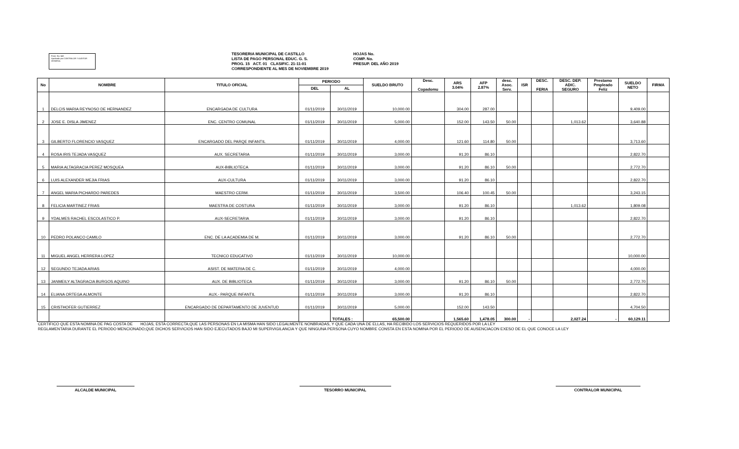Form. No. 543
Aprobado por CONTRALOR Y AUDITOR GENERAL
TESORERIA MUNICIPAL DE CASTILLO
LISTA DE PAGO PERSONAL EDUC. G. S.
PROG. 15 ACT. 01 CLASIFIC. 21-11-01
CORRESPONDIENTE AL MES DE NOVIEMBRE 2019
HOJAS No.
COMP. No.
PRESUP. DEL AÑO 2019
| No | NOMBRE | TITULO OFICIAL | PERIODO | | SUELDO BRUTO | Desc. Copadomu | ARS 3.04% | AFP 2.87% | desc. Asoc. Serv. | ISR | DESC. FERIA | DESC. DEP. ADIC. SEGURO | Prestamo Pmpleado Feliz | SUELDO NETO | FIRMA |
| --- | --- | --- | --- | --- | --- | --- | --- | --- | --- | --- | --- | --- | --- | --- | --- |
| | | | DEL | AL | | | | | | | | | | | |
| 1 | DELCIS MARIA REYNOSO DE HERNANDEZ | ENCARGADA DE CULTURA | 01/11/2019 | 30/11/2019 | 10,000.00 | | 304.00 | 287.00 | | | | | | 9,409.00 | |
| 2 | JOSE E. DISLA JIMENEZ | ENC. CENTRO COMUNAL | 01/11/2019 | 30/11/2019 | 5,000.00 | | 152.00 | 143.50 | 50.00 | | | 1,013.62 | | 3,640.88 | |
| 3 | GILBERTO FLORENCIO VASQUEZ | ENCARGADO DEL PARQE INFANTIL | 01/11/2019 | 30/11/2019 | 4,000.00 | | 121.60 | 114.80 | 50.00 | | | | | 3,713.60 | |
| 4 | ROSA IRIS TEJADA VASQUEZ | AUX. SECRETARIA | 01/11/2019 | 30/11/2019 | 3,000.00 | | 91.20 | 86.10 | | | | | | 2,822.70 | |
| 5 | MARIA ALTAGRACIA PEREZ MOSQUEA | AUX-BIBLIOTECA | 01/11/2019 | 30/11/2019 | 3,000.00 | | 91.20 | 86.10 | 50.00 | | | | | 2,772.70 | |
| 6 | LUIS ALEXANDER MEJIA FRIAS | AUX-CULTURA | 01/11/2019 | 30/11/2019 | 3,000.00 | | 91.20 | 86.10 | | | | | | 2,822.70 | |
| 7 | ANGEL MARIA PICHARDO PAREDES | MAESTRO CERM. | 01/11/2019 | 30/11/2019 | 3,500.00 | | 106.40 | 100.45 | 50.00 | | | | | 3,243.15 | |
| 8 | FELICIA MARTINEZ FRIAS | MAESTRA DE COSTURA | 01/11/2019 | 30/11/2019 | 3,000.00 | | 91.20 | 86.10 | | | | 1,013.62 | | 1,809.08 | |
| 9 | YDALMES RACHEL ESCOLASTICO P. | AUX-SECRETARIA | 01/11/2019 | 30/11/2019 | 3,000.00 | | 91.20 | 86.10 | | | | | | 2,822.70 | |
| 10 | PEDRO POLANCO CAMILO | ENC. DE LA ACADEMIA DE M. | 01/11/2019 | 30/11/2019 | 3,000.00 | | 91.20 | 86.10 | 50.00 | | | | | 2,772.70 | |
| 11 | MIGUEL ANGEL HERRERA LOPEZ | TECNICO EDUCATIVO | 01/11/2019 | 30/11/2019 | 10,000.00 | | | | | | | | | 10,000.00 | |
| 12 | SEGUNDO TEJADA ARIAS | ASIST. DE MATERIA DE C. | 01/11/2019 | 30/11/2019 | 4,000.00 | | | | | | | | | 4,000.00 | |
| 13 | JANMEILY ALTAGRACIA BURGOS AQUINO | AUX. DE BIBLIOTECA | 01/11/2019 | 30/11/2019 | 3,000.00 | | 91.20 | 86.10 | 50.00 | | | | | 2,772.70 | |
| 14 | ELIANA ORTEGA ALMONTE | AUX.- PARQUE INFANTIL | 01/11/2019 | 30/11/2019 | 3,000.00 | | 91.20 | 86.10 | | | | | | 2,822.70 | |
| 15 | CRISTHOFER GUTIERREZ | ENCARGADO DE DEPARTAMENTO DE JUVENTUD | 01/11/2019 | 30/11/2019 | 5,000.00 | | 152.00 | 143.50 | | | | | | 4,704.50 | |
| | | | | TOTALES : | 65,500.00 | | 1,565.60 | 1,478.05 | 300.00 | - | | 2,027.24 | - | 60,129.11 | |
CERTIFICO QUE ESTA NOMINA DE PAG COSTA DE HOJAS, ESTA CORRECTA;QUE LAS PERSONAS EN LA MISMA HAN SIDO LEGALMENTE NONBRADAS, Y QUE CADA UNA DE ELLAS, HA RECIBIDO LOS SERVICIOS REQUERIDOS POR LA LEY
REGLAMENTARIA DURANTE EL PERIODO MENCIONADO;QUE DICHOS SERVICIOS HAN SIDO EJECUTADOS BAJO MI SUPERVIGILANCIA Y QUE NINGUNA PERSONA CUYO NOMBRE CONSTA EN ESTA NOMINA POR EL PERIODO DE AUSENCIACON EXESO DE EL QUE CONOCE LA LEY
ALCALDE MUNICIPAL TESORRO MUNICIPAL CONTRALOR MUNICIPAL